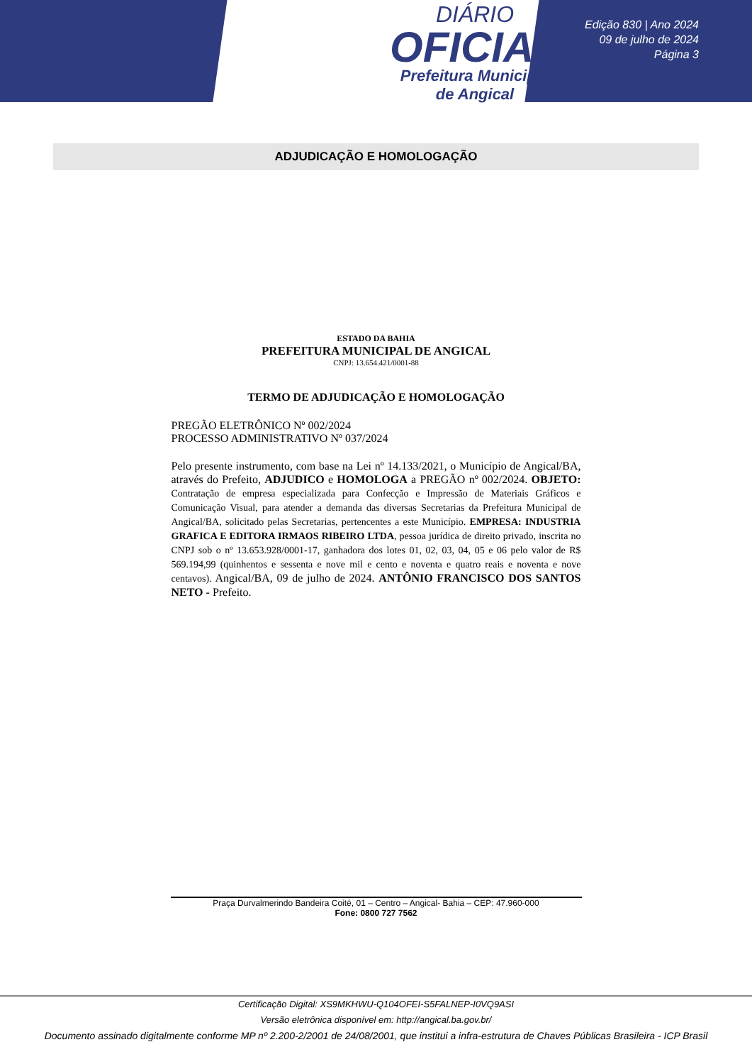DIÁRIO
OFICIAL
Prefeitura Municipal
de Angical
Edição 830 | Ano 2024
09 de julho de 2024
Página 3
ADJUDICAÇÃO E HOMOLOGAÇÃO
ESTADO DA BAHIA
PREFEITURA MUNICIPAL DE ANGICAL
CNPJ: 13.654.421/0001-88
TERMO DE ADJUDICAÇÃO E HOMOLOGAÇÃO
PREGÃO ELETRÔNICO Nº 002/2024
PROCESSO ADMINISTRATIVO Nº 037/2024
Pelo presente instrumento, com base na Lei nº 14.133/2021, o Município de Angical/BA, através do Prefeito, ADJUDICO e HOMOLOGA a PREGÃO nº 002/2024. OBJETO: Contratação de empresa especializada para Confecção e Impressão de Materiais Gráficos e Comunicação Visual, para atender a demanda das diversas Secretarias da Prefeitura Municipal de Angical/BA, solicitado pelas Secretarias, pertencentes a este Município. EMPRESA: INDUSTRIA GRAFICA E EDITORA IRMAOS RIBEIRO LTDA, pessoa jurídica de direito privado, inscrita no CNPJ sob o nº 13.653.928/0001-17, ganhadora dos lotes 01, 02, 03, 04, 05 e 06 pelo valor de R$ 569.194,99 (quinhentos e sessenta e nove mil e cento e noventa e quatro reais e noventa e nove centavos). Angical/BA, 09 de julho de 2024. ANTÔNIO FRANCISCO DOS SANTOS NETO - Prefeito.
Praça Durvalmerindo Bandeira Coité, 01 – Centro – Angical- Bahia – CEP: 47.960-000
Fone: 0800 727 7562
Certificação Digital: XS9MKHWU-Q104OFEI-S5FALNEP-I0VQ9ASI
Versão eletrônica disponível em: http://angical.ba.gov.br/
Documento assinado digitalmente conforme MP nº 2.200-2/2001 de 24/08/2001, que institui a infra-estrutura de Chaves Públicas Brasileira - ICP Brasil